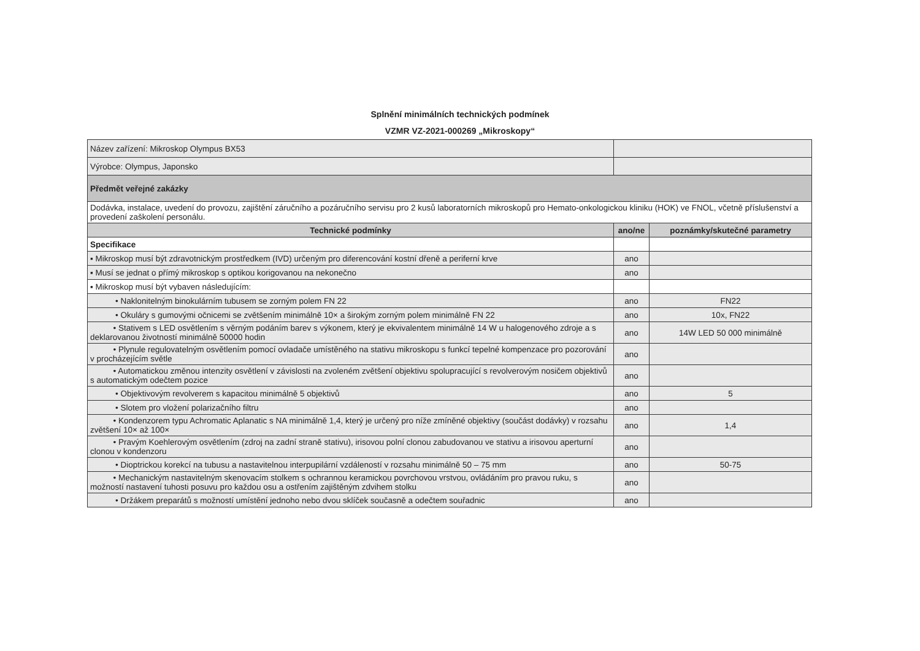Splnění minimálních technických podmínek
VZMR VZ-2021-000269 „Mikroskopy“
| Název zařízení: Mikroskop Olympus BX53 | | |
| Výrobce: Olympus, Japonsko | | |
| Předmět veřejné zakázky | | |
| Dodávka, instalace, uvedení do provozu, zajištění záručního a pozáručního servisu pro 2 kusů laboratorních mikroskopů pro Hemato-onkologickou kliniku (HOK) ve FNOL, včetně příslušenství a provedení zaškolení personálu. | | |
| Technické podmínky | ano/ne | poznámky/skutečné parametry |
| Specifikace | | |
| ▪ Mikroskop musí být zdravotnickým prostředkem (IVD) určeným pro diferencování kostní dřeně a periferní krve | ano | |
| ▪ Musí se jednat o přímý mikroskop s optikou korigovanou na nekonečno | ano | |
| ▪ Mikroskop musí být vybaven následujícím: | | |
| • Naklonitelným binokulárním tubusem se zorným polem FN 22 | ano | FN22 |
| • Okuláry s gumovými očnicemi se zvětšením minimálně 10× a širokým zorným polem minimálně FN 22 | ano | 10x, FN22 |
| • Stativem s LED osvětlením s věrným podáním barev s výkonem, který je ekvivalentem minimálně 14 W u halogenového zdroje a s deklarovanou životností minimálně 50000 hodin | ano | 14W LED 50 000 minimálně |
| • Plynule regulovatelným osvětlením pomocí ovladače umístěného na stativu mikroskopu s funkcí tepelné kompenzace pro pozorování v procházejícím světle | ano | |
| • Automatickou změnou intenzity osvětlení v závislosti na zvoleném zvětšení objektivu spolupracující s revolverovým nosičem objektivů s automatickým odečtem pozice | ano | |
| • Objektivovým revolverem s kapacitou minimálně 5 objektivů | ano | 5 |
| • Slotem pro vložení polarizačního filtru | ano | |
| • Kondenzorem typu Achromatic Aplanatic s NA minimálně 1,4, který je určený pro níže zmíněné objektivy (součást dodávky) v rozsahu zvětšení 10× až 100× | ano | 1,4 |
| • Pravým Koehlerovým osvětlením (zdroj na zadní straně stativu), irisovou polní clonou zabudovanou ve stativu a irisovou aperturní clonou v kondenzoru | ano | |
| • Dioptrickou korekcí na tubusu a nastavitelnou interpupilární vzdáleností v rozsahu minimálně 50 – 75 mm | ano | 50-75 |
| • Mechanickým nastavitelným skenovacím stolkem s ochrannou keramickou povrchovou vrstvou, ovládáním pro pravou ruku, s možností nastavení tuhosti posuvu pro každou osu a ostřením zajištěným zdvihem stolku | ano | |
| • Držákem preparátů s možností umístění jednoho nebo dvou sklíček současně a odečtem souřadnic | ano | |